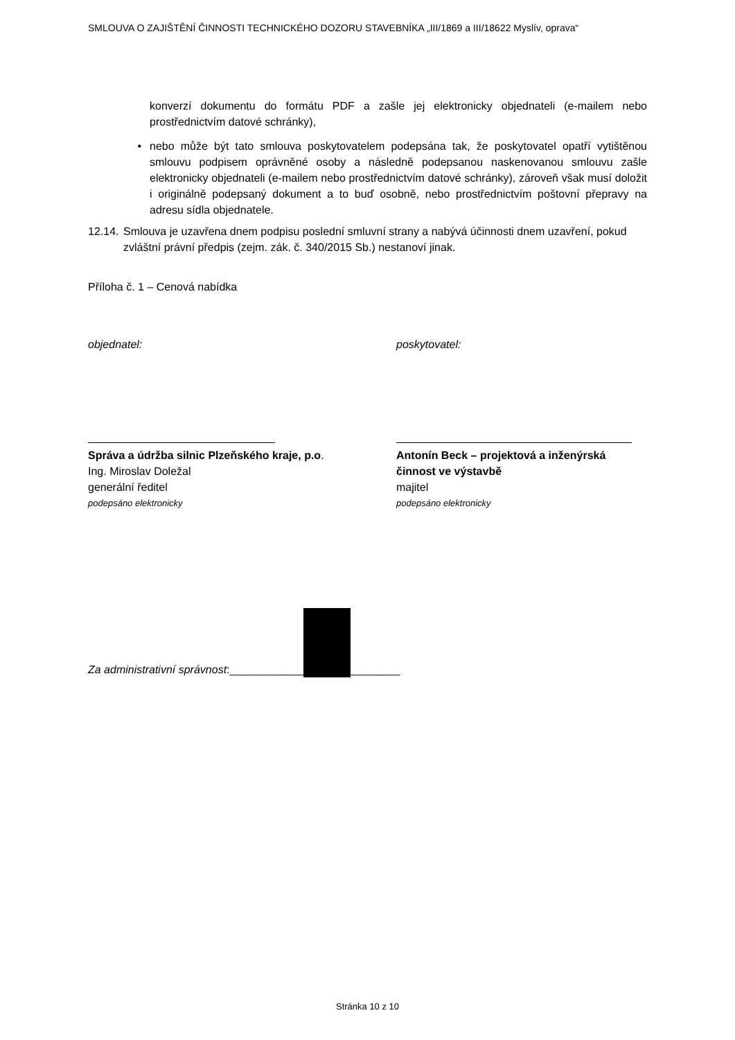SMLOUVA O ZAJIŠTĚNÍ ČINNOSTI TECHNICKÉHO DOZORU STAVEBNÍKA „III/1869 a III/18622 Myslív, oprava“
konverzí dokumentu do formátu PDF a zašle jej elektronicky objednateli (e-mailem nebo prostřednictvím datové schránky),
• nebo může být tato smlouva poskytovatelem podepsána tak, že poskytovatel opatří vytištěnou smlouvu podpisem oprávněné osoby a následně podepsanou naskenovanou smlouvu zašle elektronicky objednateli (e-mailem nebo prostřednictvím datové schránky), zároveň však musí doložit i originálně podepsaný dokument a to buď osobně, nebo prostřednictvím poštovní přepravy na adresu sídla objednatele.
12.14.
Smlouva je uzavřena dnem podpisu poslední smluvní strany a nabývá účinnosti dnem uzavření, pokud zvláštní právní předpis (zejm. zák. č. 340/2015 Sb.) nestanoví jinak.
Příloha č. 1 – Cenová nabídka
objednatel:
Správa a údržba silnic Plzeňského kraje, p.o.
Ing. Miroslav Doležal
generální ředitel
podepsáno elektronicky
poskytovatel:
Antonín Beck – projektová a inženýrská činnost ve výstavbě
majitel
podepsáno elektronicky
Za administrativní správnost:____________
________
Stránka 10 z 10